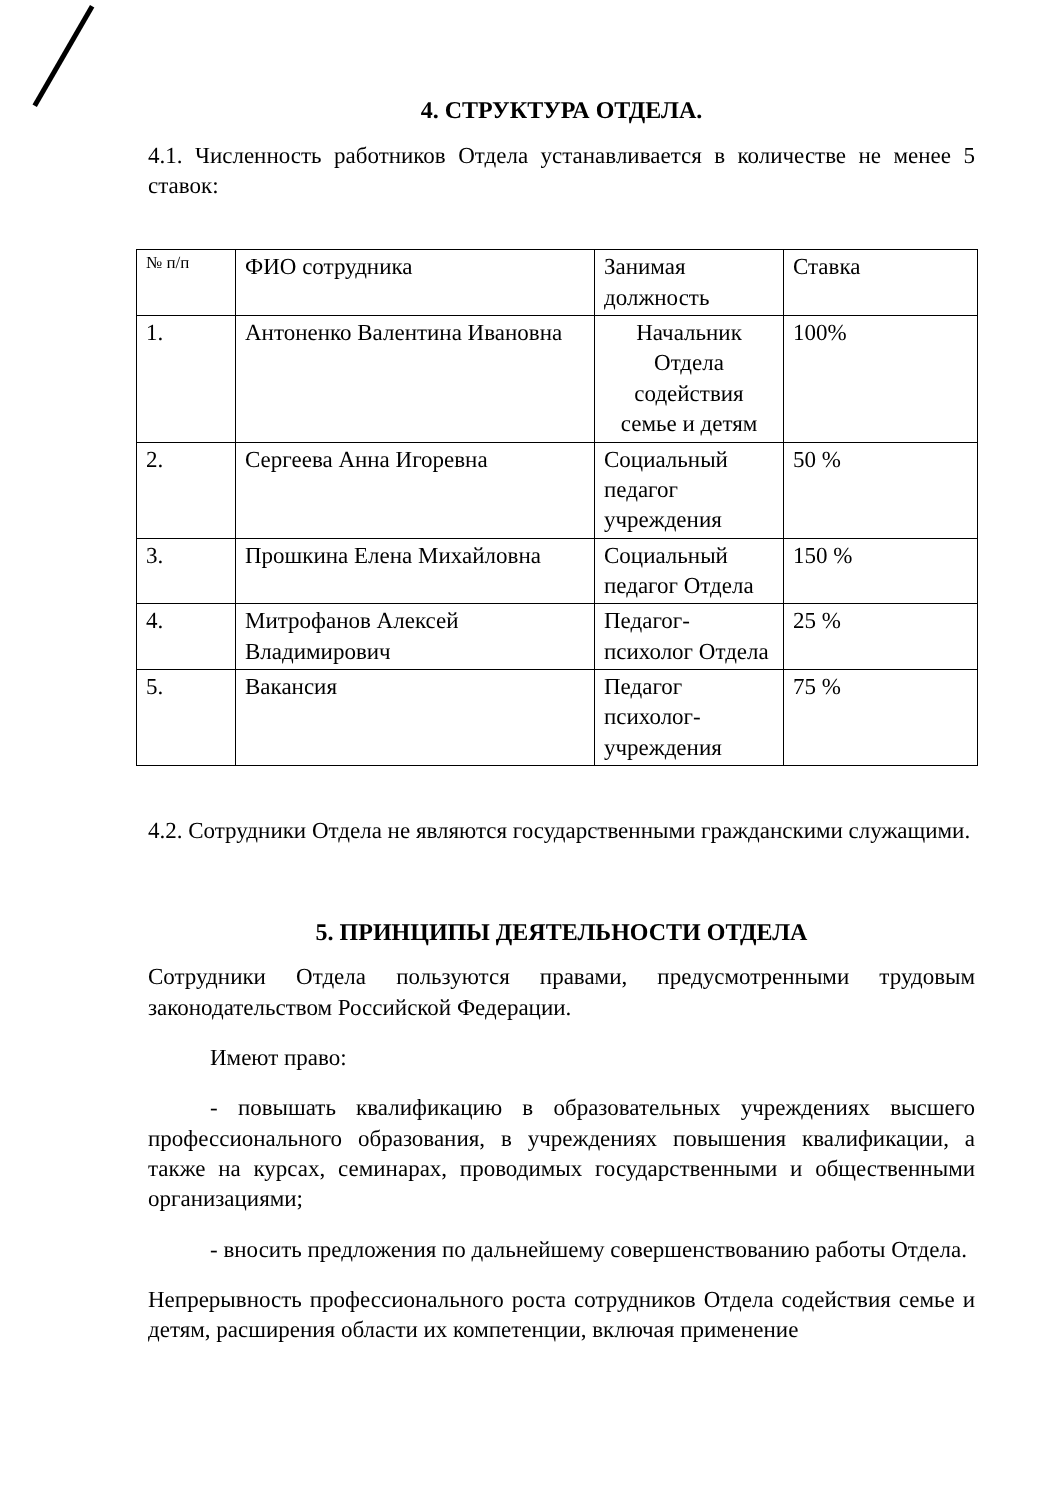4. СТРУКТУРА ОТДЕЛА.
4.1. Численность работников Отдела устанавливается в количестве не менее 5 ставок:
| № п/п | ФИО сотрудника | Занимая должность | Ставка |
| 1. | Антоненко Валентина Ивановна | Начальник Отдела содействия семье и детям | 100% |
| 2. | Сергеева Анна Игоревна | Социальный педагог учреждения | 50 % |
| 3. | Прошкина Елена Михайловна | Социальный педагог Отдела | 150 % |
| 4. | Митрофанов Алексей Владимирович | Педагог-психолог Отдела | 25 % |
| 5. | Вакансия | Педагог психолог-учреждения | 75 % |
4.2. Сотрудники Отдела не являются государственными гражданскими служащими.
5. ПРИНЦИПЫ ДЕЯТЕЛЬНОСТИ ОТДЕЛА
Сотрудники Отдела пользуются правами, предусмотренными трудовым законодательством Российской Федерации.
Имеют право:
- повышать квалификацию в образовательных учреждениях высшего профессионального образования, в учреждениях повышения квалификации, а также на курсах, семинарах, проводимых государственными и общественными организациями;
- вносить предложения по дальнейшему совершенствованию работы Отдела.
Непрерывность профессионального роста сотрудников Отдела содействия семье и детям, расширения области их компетенции, включая применение